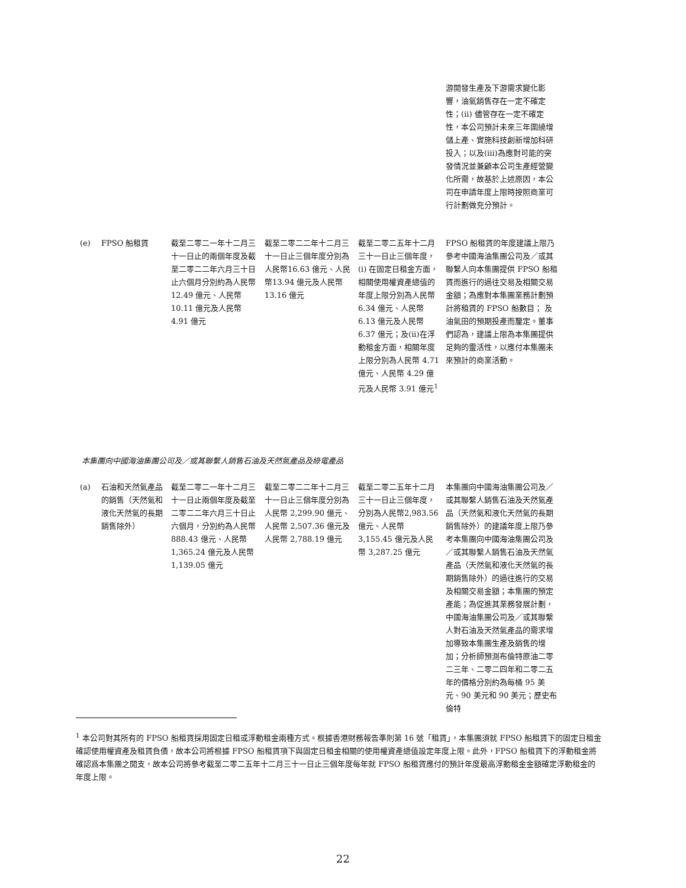| | | | | | 游開發生產及下游需求變化影響，油氣銷售存在一定不確定性；(ii) 儘管存在一定不確定性，本公司預計未來三年圍繞增儲上產、實施科技創新增加科研投入；以及(iii)為應對可能的突發情況並兼顧本公司生產經營變化所需，故基於上述原因，本公司在申請年度上限時按照商業可行計劃做充分預計。 |
| (e) | FPSO 船租賃 | 截至二零二一年十二月三十一日止的兩個年度及截至二零二二年六月三十日止六個月分別約為人民幣 12.49 億元、人民幣 10.11 億元及人民幣 4.91 億元 | 截至二零二二年十二月三十一日止三個年度分別為人民幣16.63 億元、人民幣13.94 億元及人民幣13.16 億元 | 截至二零二五年十二月三十一日止三個年度，(i) 在固定日租金方面，相關使用權資產總值的年度上限分別為人民幣 6.34 億元、人民幣 6.13 億元及人民幣 6.37 億元；及(ii)在浮動租金方面，相關年度上限分別為人民幣 4.71 億元、人民幣 4.29 億元及人民幣 3.91 億元<sup>1</sup> | FPSO 船租賃的年度建議上限乃參考中國海油集團公司及／或其聯繫人向本集團提供 FPSO 船租賃而進行的過往交易及相關交易金額；為應對本集團業務計劃預計將租賃的 FPSO 船數目； 及油氣田的預期投產而釐定。董事們認為，建議上限為本集團提供足夠的靈活性，以應付本集團未來預計的商業活動。 |
本集團向中國海油集團公司及／或其聯繫人銷售石油及天然氣產品及綠電產品
| (a) | 石油和天然氣產品的銷售（天然氣和液化天然氣的長期銷售除外） | 截至二零二一年十二月三十一日止兩個年度及截至二零二二年六月三十日止六個月，分別約為人民幣 888.43 億元、人民幣 1,365.24 億元及人民幣 1,139.05 億元 | 截至二零二二年十二月三十一日止三個年度分別為人民幣 2,299.90 億元、人民幣 2,507.36 億元及人民幣 2,788.19 億元 | 截至二零二五年十二月三十一日止三個年度，分別為人民幣2,983.56 億元、人民幣 3,155.45 億元及人民幣 3,287.25 億元 | 本集團向中國海油集團公司及／或其聯繫人銷售石油及天然氣產品（天然氣和液化天然氣的長期銷售除外）的建議年度上限乃參考本集團向中國海油集團公司及／或其聯繫人銷售石油及天然氣產品（天然氣和液化天然氣的長期銷售除外）的過往進行的交易及相關交易金額；本集團的預定產能；為促進其業務發展計劃，中國海油集團公司及／或其聯繫人對石油及天然氣產品的需求增加導致本集團生產及銷售的增加；分析師預測布倫特原油二零二三年、二零二四年和二零二五年的價格分別約為每桶 95 美元、90 美元和 90 美元；歷史布倫特 |
<sup>1</sup> 本公司對其所有的 FPSO 船租賃採用固定日租或浮動租金兩種方式。根據香港財務報告準則第 16 號「租賃」，本集團須就 FPSO 船租賃下的固定日租金確認使用權資產及租賃負債，故本公司將根據 FPSO 船租賃項下與固定日租金相關的使用權資產總值設定年度上限。此外，FPSO 船租賃下的浮動租金將確認爲本集團之開支，故本公司將參考截至二零二五年十二月三十一日止三個年度每年就 FPSO 船租賃應付的預計年度最高浮動租金金額確定浮動租金的年度上限。
22